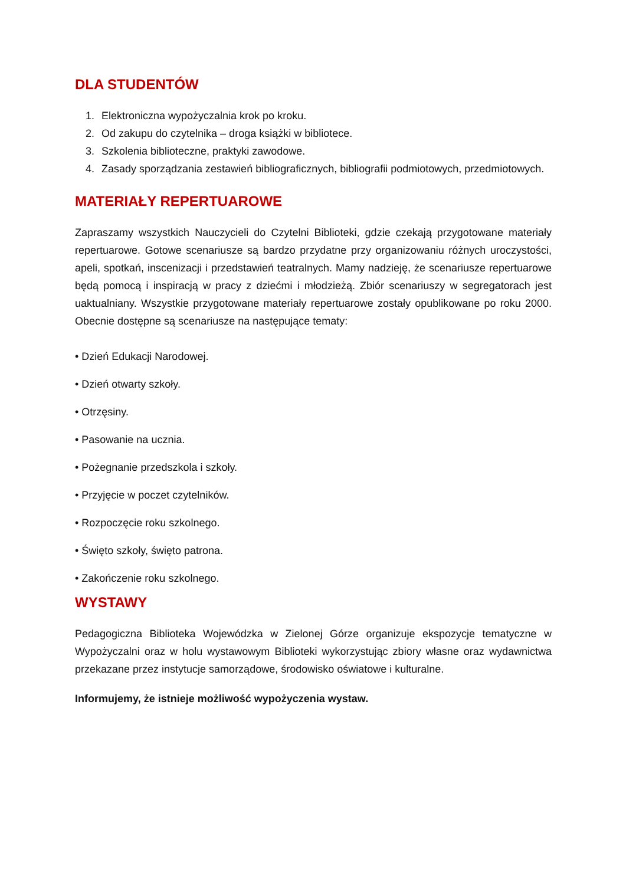DLA STUDENTÓW
1. Elektroniczna wypożyczalnia krok po kroku.
2. Od zakupu do czytelnika – droga książki w bibliotece.
3. Szkolenia biblioteczne, praktyki zawodowe.
4. Zasady sporządzania zestawień bibliograficznych, bibliografii podmiotowych, przedmiotowych.
MATERIAŁY REPERTUAROWE
Zapraszamy wszystkich Nauczycieli do Czytelni Biblioteki, gdzie czekają przygotowane materiały repertuarowe. Gotowe scenariusze są bardzo przydatne przy organizowaniu różnych uroczystości, apeli, spotkań, inscenizacji i przedstawień teatralnych. Mamy nadzieję, że scenariusze repertuarowe będą pomocą i inspiracją w pracy z dziećmi i młodzieżą. Zbiór scenariuszy w segregatorach jest uaktualniany. Wszystkie przygotowane materiały repertuarowe zostały opublikowane po roku 2000. Obecnie dostępne są scenariusze na następujące tematy:
• Dzień Edukacji Narodowej.
• Dzień otwarty szkoły.
• Otrzęsiny.
• Pasowanie na ucznia.
• Pożegnanie przedszkola i szkoły.
• Przyjęcie w poczet czytelników.
• Rozpoczęcie roku szkolnego.
• Święto szkoły, święto patrona.
• Zakończenie roku szkolnego.
WYSTAWY
Pedagogiczna Biblioteka Wojewódzka w Zielonej Górze organizuje ekspozycje tematyczne w Wypożyczalni oraz w holu wystawowym Biblioteki wykorzystując zbiory własne oraz wydawnictwa przekazane przez instytucje samorządowe, środowisko oświatowe i kulturalne.
Informujemy, że istnieje możliwość wypożyczenia wystaw.